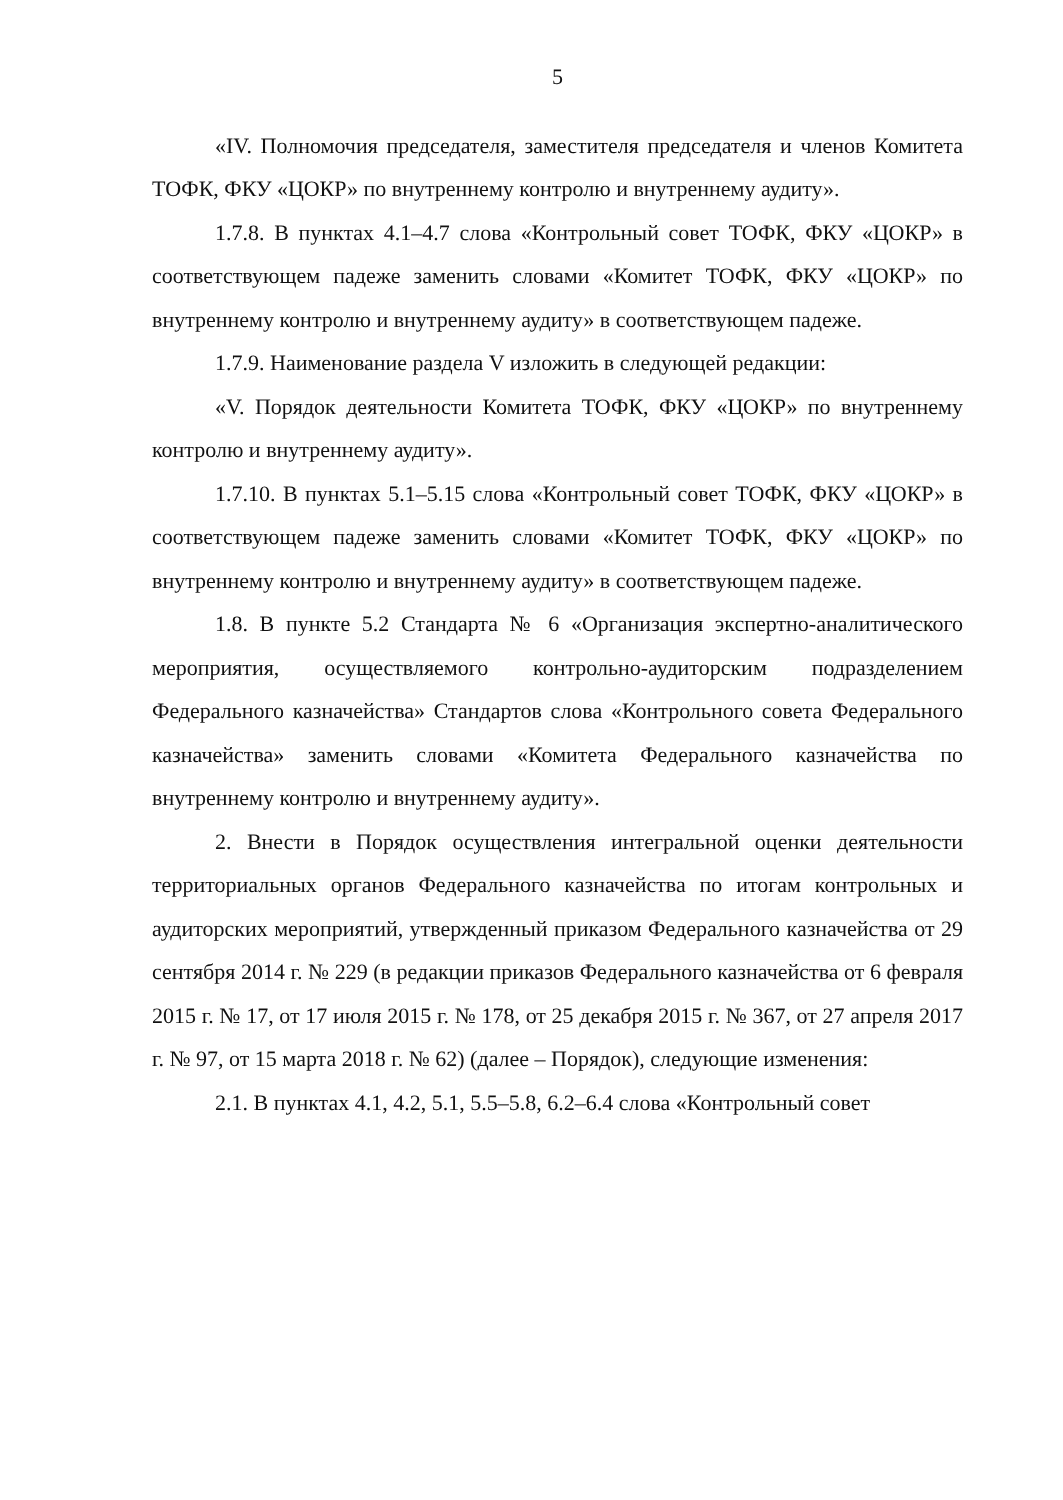5
«IV. Полномочия председателя, заместителя председателя и членов Комитета ТОФК, ФКУ «ЦОКР» по внутреннему контролю и внутреннему аудиту».
1.7.8. В пунктах 4.1–4.7 слова «Контрольный совет ТОФК, ФКУ «ЦОКР» в соответствующем падеже заменить словами «Комитет ТОФК, ФКУ «ЦОКР» по внутреннему контролю и внутреннему аудиту» в соответствующем падеже.
1.7.9. Наименование раздела V изложить в следующей редакции:
«V. Порядок деятельности Комитета ТОФК, ФКУ «ЦОКР» по внутреннему контролю и внутреннему аудиту».
1.7.10. В пунктах 5.1–5.15 слова «Контрольный совет ТОФК, ФКУ «ЦОКР» в соответствующем падеже заменить словами «Комитет ТОФК, ФКУ «ЦОКР» по внутреннему контролю и внутреннему аудиту» в соответствующем падеже.
1.8. В пункте 5.2 Стандарта № 6 «Организация экспертно-аналитического мероприятия, осуществляемого контрольно-аудиторским подразделением Федерального казначейства» Стандартов слова «Контрольного совета Федерального казначейства» заменить словами «Комитета Федерального казначейства по внутреннему контролю и внутреннему аудиту».
2. Внести в Порядок осуществления интегральной оценки деятельности территориальных органов Федерального казначейства по итогам контрольных и аудиторских мероприятий, утвержденный приказом Федерального казначейства от 29 сентября 2014 г. № 229 (в редакции приказов Федерального казначейства от 6 февраля 2015 г. № 17, от 17 июля 2015 г. № 178, от 25 декабря 2015 г. № 367, от 27 апреля 2017 г. № 97, от 15 марта 2018 г. № 62) (далее – Порядок), следующие изменения:
2.1. В пунктах 4.1, 4.2, 5.1, 5.5–5.8, 6.2–6.4 слова «Контрольный совет